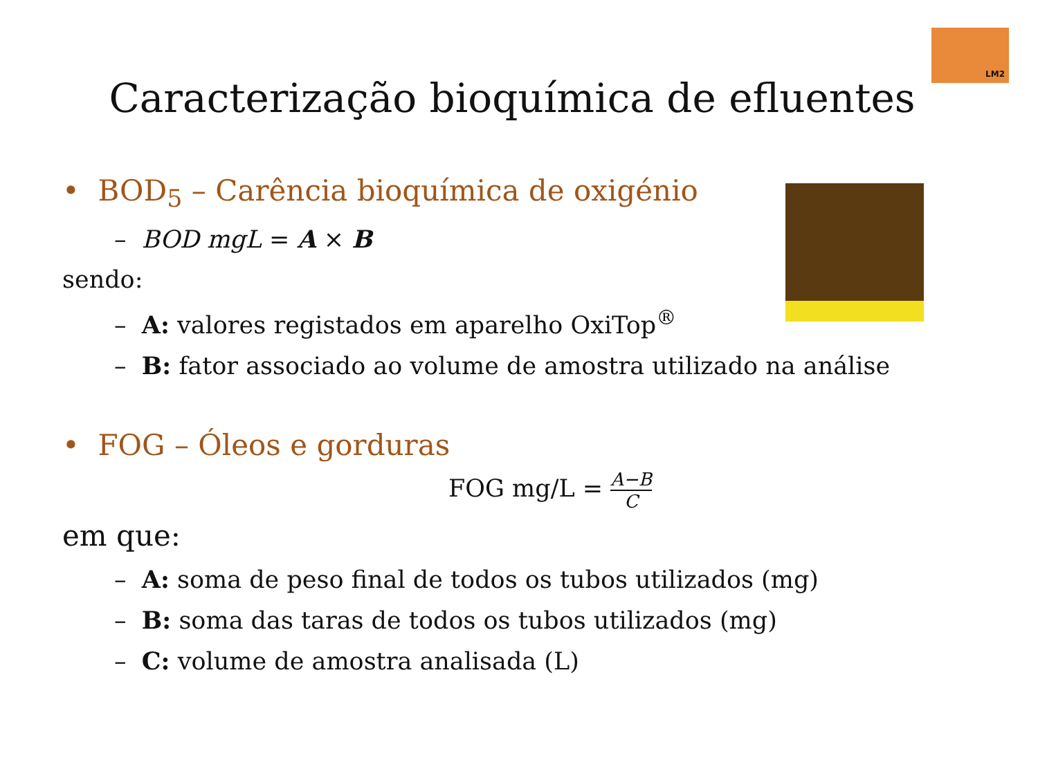LM2
Caracterização bioquímica de efluentes
• BOD<sub>5</sub> – Carência bioquímica de oxigénio
– BOD mgL = A × B
sendo:
– A: valores registados em aparelho OxiTop<sup>®</sup>
– B: fator associado ao volume de amostra utilizado na análise
• FOG – Óleos e gorduras
FOG mg/L =
A−B
C
em que:
– A: soma de peso final de todos os tubos utilizados (mg)
– B: soma das taras de todos os tubos utilizados (mg)
– C: volume de amostra analisada (L)